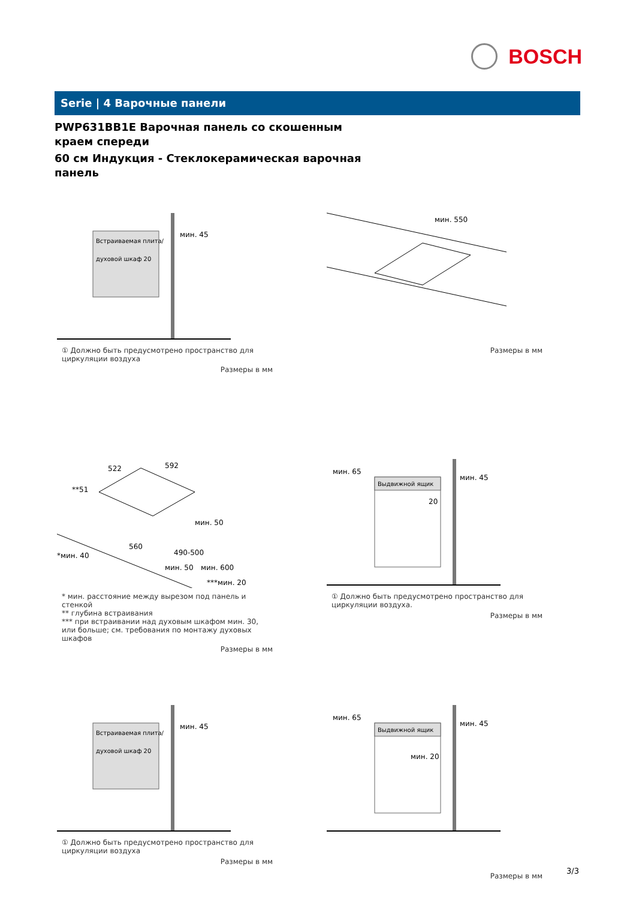BOSCH
Serie | 4 Варочные панели
PWP631BB1E Варочная панель со скошенным краем спереди
60 см Индукция - Стеклокерамическая варочная панель
Встраиваемая плита/
духовой шкаф 20
мин. 45
① Должно быть предусмотрено пространство для циркуляции воздуха
Размеры в мм
мин. 550
Размеры в мм
522
592
**51
мин. 50
560
490-500
*мин. 40
мин. 50
мин. 600
***мин. 20
* мин. расстояние между вырезом под панель и стенкой
** глубина встраивания
*** при встраивании над духовым шкафом мин. 30, или больше; см. требования по монтажу духовых шкафов
Размеры в мм
мин. 65
Выдвижной ящик
мин. 45
20
① Должно быть предусмотрено пространство для циркуляции воздуха.
Размеры в мм
Встраиваемая плита/
духовой шкаф 20
мин. 45
① Должно быть предусмотрено пространство для циркуляции воздуха
Размеры в мм
мин. 65
Выдвижной ящик
мин. 45
мин. 20
Размеры в мм
3/3